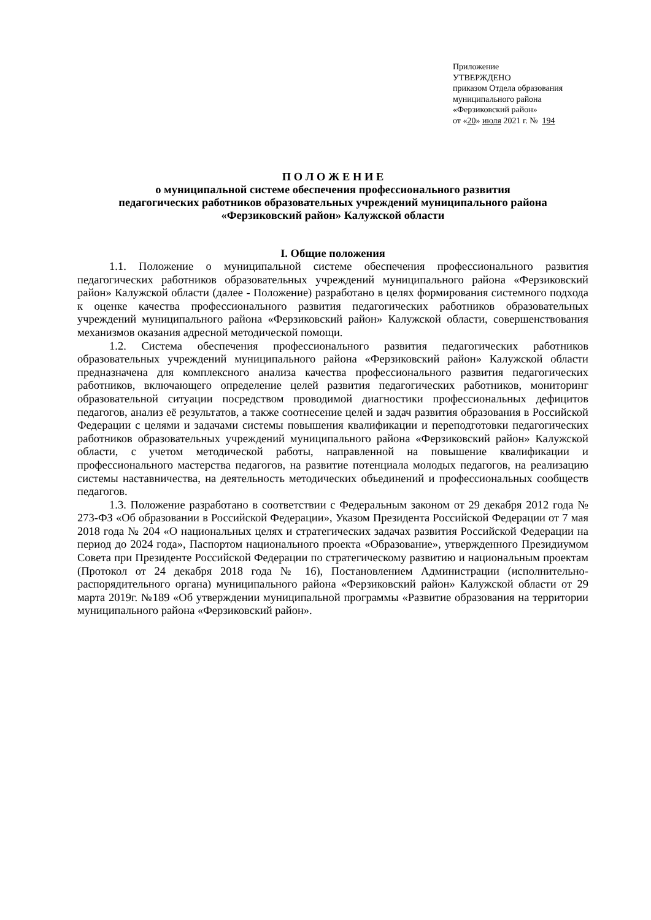Приложение
УТВЕРЖДЕНО
приказом Отдела образования
муниципального района
«Ферзиковский район»
от «20» июля 2021 г. № 194
П О Л О Ж Е Н И Е
о муниципальной системе обеспечения профессионального развития
педагогических работников образовательных учреждений муниципального района
«Ферзиковский район» Калужской области
I. Общие положения
1.1. Положение о муниципальной системе обеспечения профессионального развития педагогических работников образовательных учреждений муниципального района «Ферзиковский район» Калужской области (далее - Положение) разработано в целях формирования системного подхода к оценке качества профессионального развития педагогических работников образовательных учреждений муниципального района «Ферзиковский район» Калужской области, совершенствования механизмов оказания адресной методической помощи.
1.2. Система обеспечения профессионального развития педагогических работников образовательных учреждений муниципального района «Ферзиковский район» Калужской области предназначена для комплексного анализа качества профессионального развития педагогических работников, включающего определение целей развития педагогических работников, мониторинг образовательной ситуации посредством проводимой диагностики профессиональных дефицитов педагогов, анализ её результатов, а также соотнесение целей и задач развития образования в Российской Федерации с целями и задачами системы повышения квалификации и переподготовки педагогических работников образовательных учреждений муниципального района «Ферзиковский район» Калужской области, с учетом методической работы, направленной на повышение квалификации и профессионального мастерства педагогов, на развитие потенциала молодых педагогов, на реализацию системы наставничества, на деятельность методических объединений и профессиональных сообществ педагогов.
1.3. Положение разработано в соответствии с Федеральным законом от 29 декабря 2012 года № 273-ФЗ «Об образовании в Российской Федерации», Указом Президента Российской Федерации от 7 мая 2018 года № 204 «О национальных целях и стратегических задачах развития Российской Федерации на период до 2024 года», Паспортом национального проекта «Образование», утвержденного Президиумом Совета при Президенте Российской Федерации по стратегическому развитию и национальным проектам (Протокол от 24 декабря 2018 года № 16), Постановлением Администрации (исполнительно-распорядительного органа) муниципального района «Ферзиковский район» Калужской области от 29 марта 2019г. №189 «Об утверждении муниципальной программы «Развитие образования на территории муниципального района «Ферзиковский район».